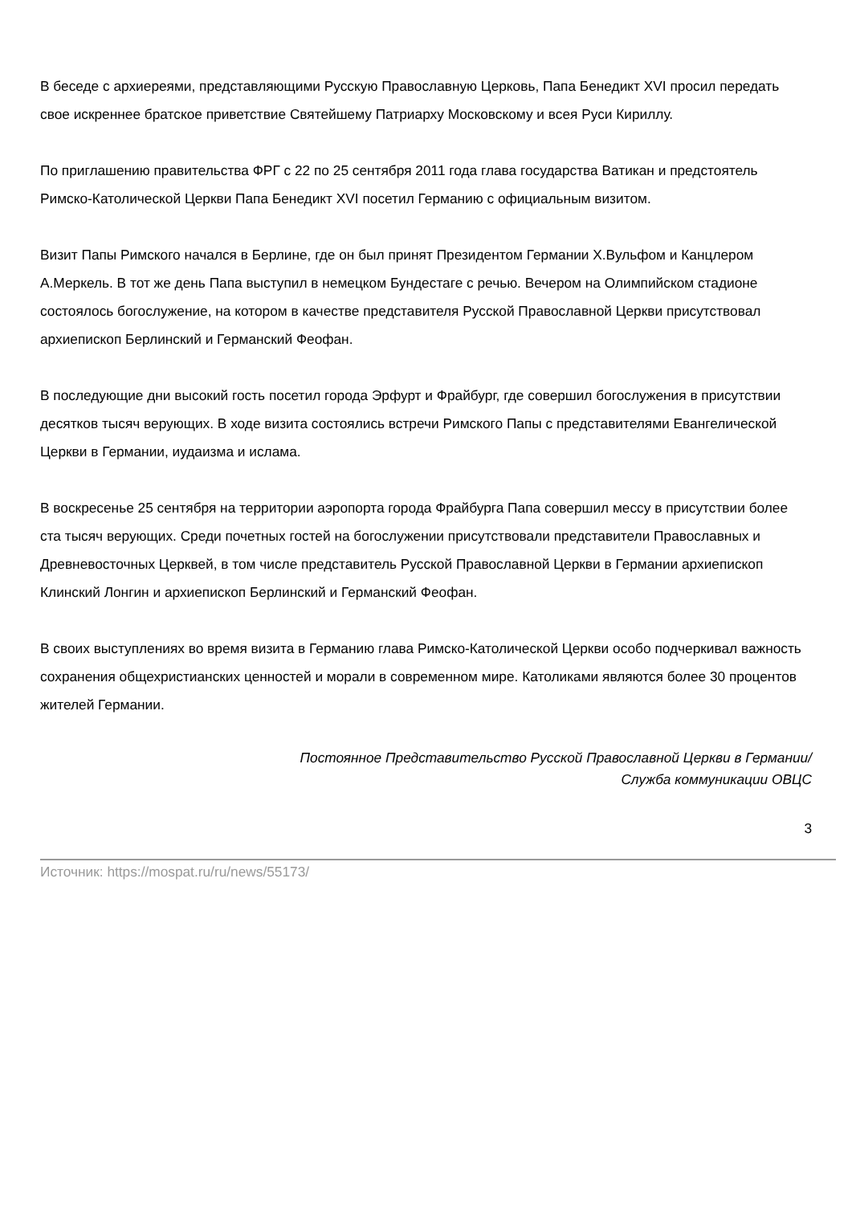В беседе с архиереями, представляющими Русскую Православную Церковь, Папа Бенедикт XVI просил передать свое искреннее братское приветствие Святейшему Патриарху Московскому и всея Руси Кириллу.
По приглашению правительства ФРГ с 22 по 25 сентября 2011 года глава государства Ватикан и предстоятель Римско-Католической Церкви Папа Бенедикт XVI посетил Германию с официальным визитом.
Визит Папы Римского начался в Берлине, где он был принят Президентом Германии Х.Вульфом и Канцлером А.Меркель. В тот же день Папа выступил в немецком Бундестаге с речью. Вечером на Олимпийском стадионе состоялось богослужение, на котором в качестве представителя Русской Православной Церкви присутствовал архиепископ Берлинский и Германский Феофан.
В последующие дни высокий гость посетил города Эрфурт и Фрайбург, где совершил богослужения в присутствии десятков тысяч верующих. В ходе визита состоялись встречи Римского Папы с представителями Евангелической Церкви в Германии, иудаизма и ислама.
В воскресенье 25 сентября на территории аэропорта города Фрайбурга Папа совершил мессу в присутствии более ста тысяч верующих. Среди почетных гостей на богослужении присутствовали представители Православных и Древневосточных Церквей, в том числе представитель Русской Православной Церкви в Германии архиепископ Клинский Лонгин и архиепископ Берлинский и Германский Феофан.
В своих выступлениях во время визита в Германию глава Римско-Католической Церкви особо подчеркивал важность сохранения общехристианских ценностей и морали в современном мире. Католиками являются более 30 процентов жителей Германии.
Постоянное Представительство Русской Православной Церкви в Германии/
Служба коммуникации ОВЦС
3
Источник: https://mospat.ru/ru/news/55173/